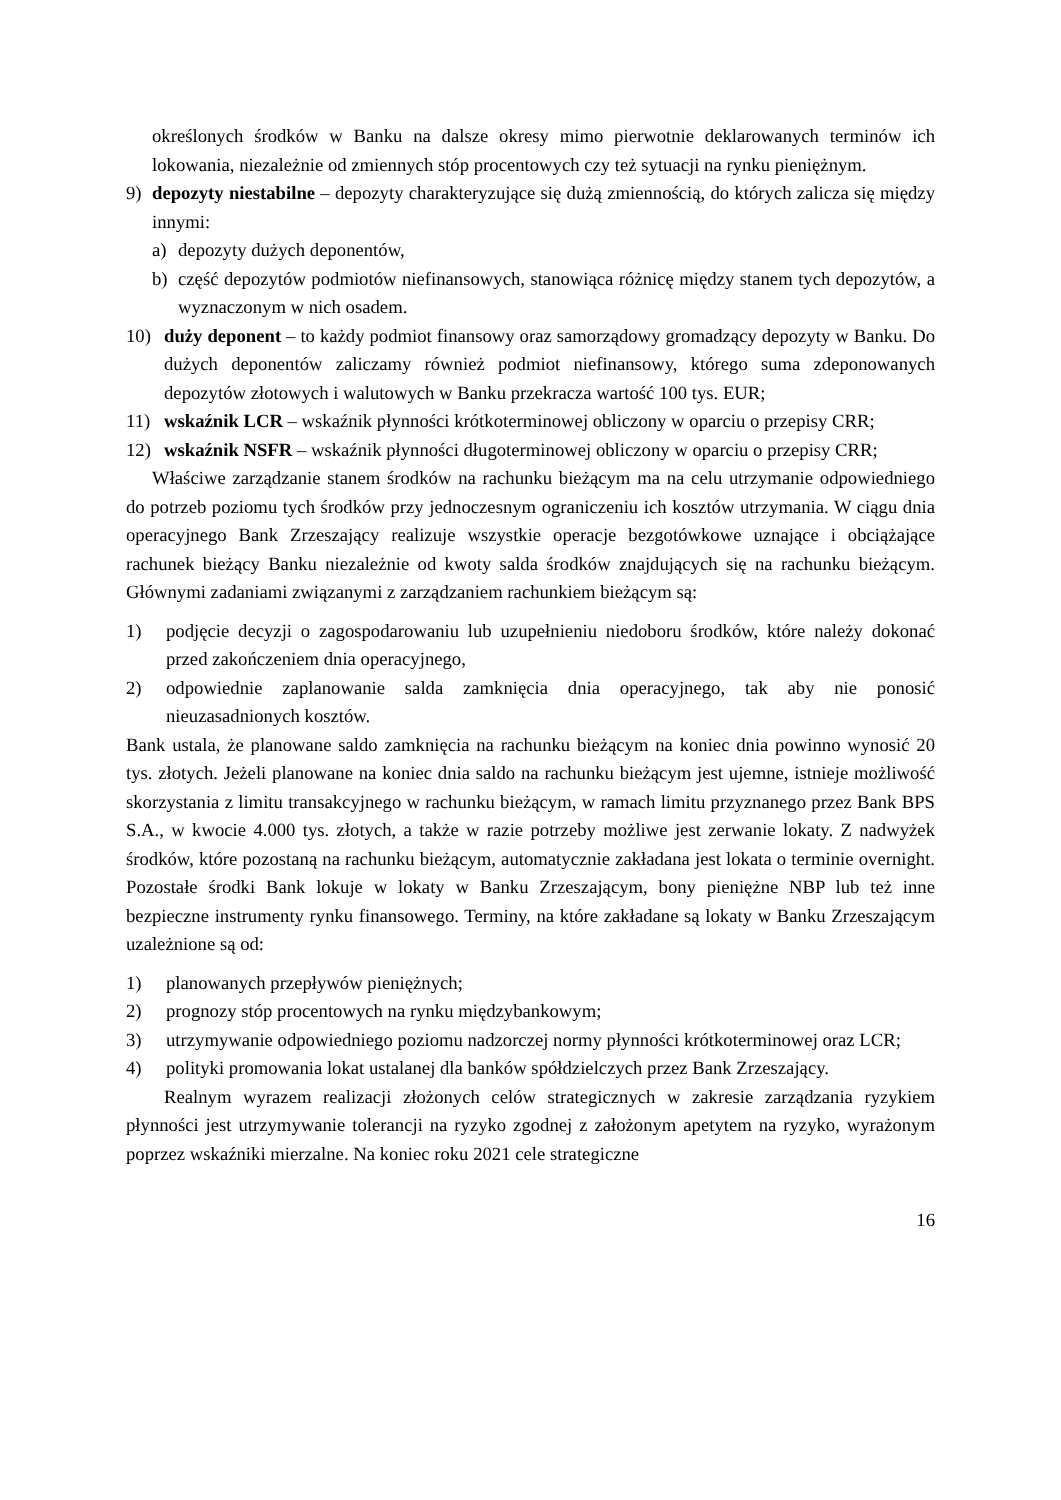określonych środków w Banku na dalsze okresy mimo pierwotnie deklarowanych terminów ich lokowania, niezależnie od zmiennych stóp procentowych czy też sytuacji na rynku pieniężnym.
9) depozyty niestabilne – depozyty charakteryzujące się dużą zmiennością, do których zalicza się między innymi:
a) depozyty dużych deponentów,
b) część depozytów podmiotów niefinansowych, stanowiąca różnicę między stanem tych depozytów, a wyznaczonym w nich osadem.
10) duży deponent – to każdy podmiot finansowy oraz samorządowy gromadzący depozyty w Banku. Do dużych deponentów zaliczamy również podmiot niefinansowy, którego suma zdeponowanych depozytów złotowych i walutowych w Banku przekracza wartość 100 tys. EUR;
11) wskaźnik LCR – wskaźnik płynności krótkoterminowej obliczony w oparciu o przepisy CRR;
12) wskaźnik NSFR – wskaźnik płynności długoterminowej obliczony w oparciu o przepisy CRR;
Właściwe zarządzanie stanem środków na rachunku bieżącym ma na celu utrzymanie odpowiedniego do potrzeb poziomu tych środków przy jednoczesnym ograniczeniu ich kosztów utrzymania. W ciągu dnia operacyjnego Bank Zrzeszający realizuje wszystkie operacje bezgotówkowe uznające i obciążające rachunek bieżący Banku niezależnie od kwoty salda środków znajdujących się na rachunku bieżącym. Głównymi zadaniami związanymi z zarządzaniem rachunkiem bieżącym są:
1) podjęcie decyzji o zagospodarowaniu lub uzupełnieniu niedoboru środków, które należy dokonać przed zakończeniem dnia operacyjnego,
2) odpowiednie zaplanowanie salda zamknięcia dnia operacyjnego, tak aby nie ponosić nieuzasadnionych kosztów.
Bank ustala, że planowane saldo zamknięcia na rachunku bieżącym na koniec dnia powinno wynosić 20 tys. złotych. Jeżeli planowane na koniec dnia saldo na rachunku bieżącym jest ujemne, istnieje możliwość skorzystania z limitu transakcyjnego w rachunku bieżącym, w ramach limitu przyznanego przez Bank BPS S.A., w kwocie 4.000 tys. złotych, a także w razie potrzeby możliwe jest zerwanie lokaty. Z nadwyżek środków, które pozostaną na rachunku bieżącym, automatycznie zakładana jest lokata o terminie overnight. Pozostałe środki Bank lokuje w lokaty w Banku Zrzeszającym, bony pieniężne NBP lub też inne bezpieczne instrumenty rynku finansowego. Terminy, na które zakładane są lokaty w Banku Zrzeszającym uzależnione są od:
1) planowanych przepływów pieniężnych;
2) prognozy stóp procentowych na rynku międzybankowym;
3) utrzymywanie odpowiedniego poziomu nadzorczej normy płynności krótkoterminowej oraz LCR;
4) polityki promowania lokat ustalanej dla banków spółdzielczych przez Bank Zrzeszający.
Realnym wyrazem realizacji złożonych celów strategicznych w zakresie zarządzania ryzykiem płynności jest utrzymywanie tolerancji na ryzyko zgodnej z założonym apetytem na ryzyko, wyrażonym poprzez wskaźniki mierzalne. Na koniec roku 2021 cele strategiczne
16